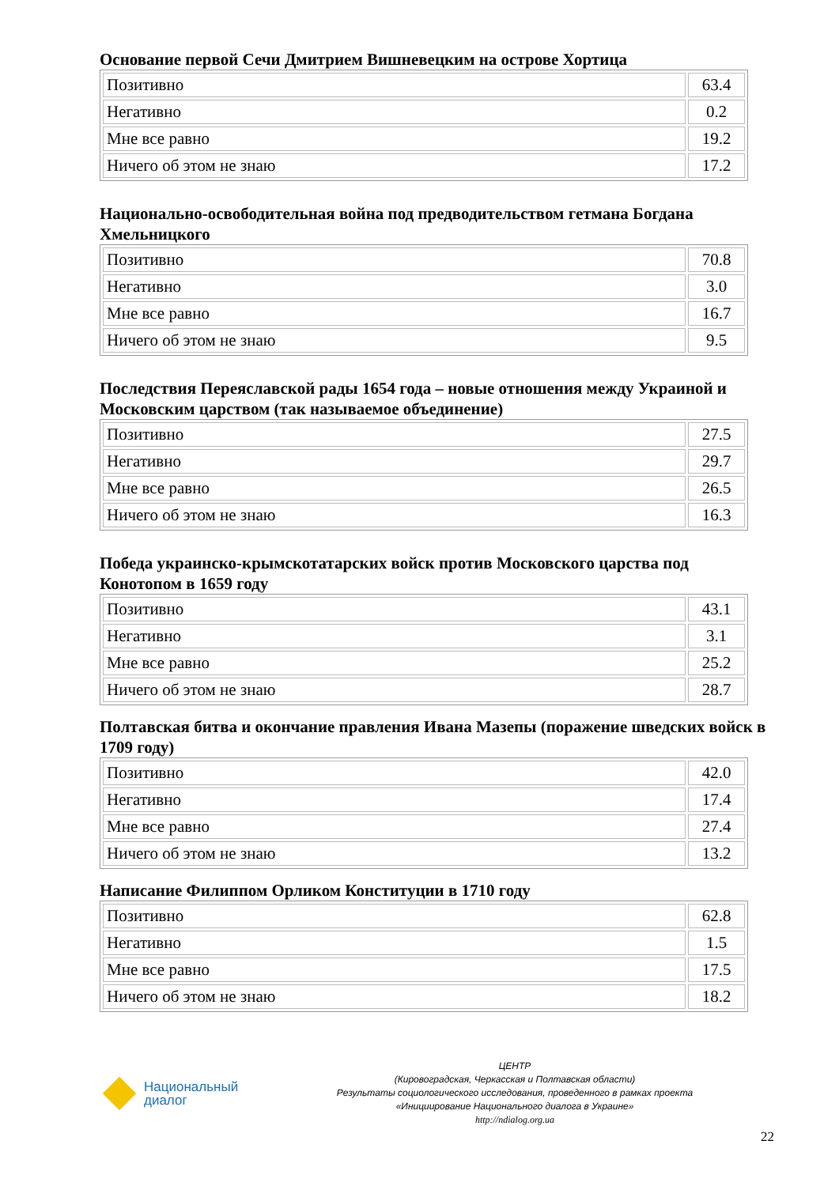Основание первой Сечи Дмитрием Вишневецким на острове Хортица
| Позитивно | 63.4 |
| Негативно | 0.2 |
| Мне все равно | 19.2 |
| Ничего об этом не знаю | 17.2 |
Национально-освободительная война под предводительством гетмана Богдана Хмельницкого
| Позитивно | 70.8 |
| Негативно | 3.0 |
| Мне все равно | 16.7 |
| Ничего об этом не знаю | 9.5 |
Последствия Переяславской рады 1654 года – новые отношения между Украиной и Московским царством (так называемое объединение)
| Позитивно | 27.5 |
| Негативно | 29.7 |
| Мне все равно | 26.5 |
| Ничего об этом не знаю | 16.3 |
Победа украинско-крымскотатарских войск против Московского царства под Конотопом в 1659 году
| Позитивно | 43.1 |
| Негативно | 3.1 |
| Мне все равно | 25.2 |
| Ничего об этом не знаю | 28.7 |
Полтавская битва и окончание правления Ивана Мазепы (поражение шведских войск в 1709 году)
| Позитивно | 42.0 |
| Негативно | 17.4 |
| Мне все равно | 27.4 |
| Ничего об этом не знаю | 13.2 |
Написание Филиппом Орликом Конституции в 1710 году
| Позитивно | 62.8 |
| Негативно | 1.5 |
| Мне все равно | 17.5 |
| Ничего об этом не знаю | 18.2 |
Национальный
диалог
ЦЕНТР
(Кировоградская, Черкасская и Полтавская области)
Результаты социологического исследования, проведенного в рамках проекта
«Инициирование Национального диалога в Украине»
http://ndialog.org.ua
22